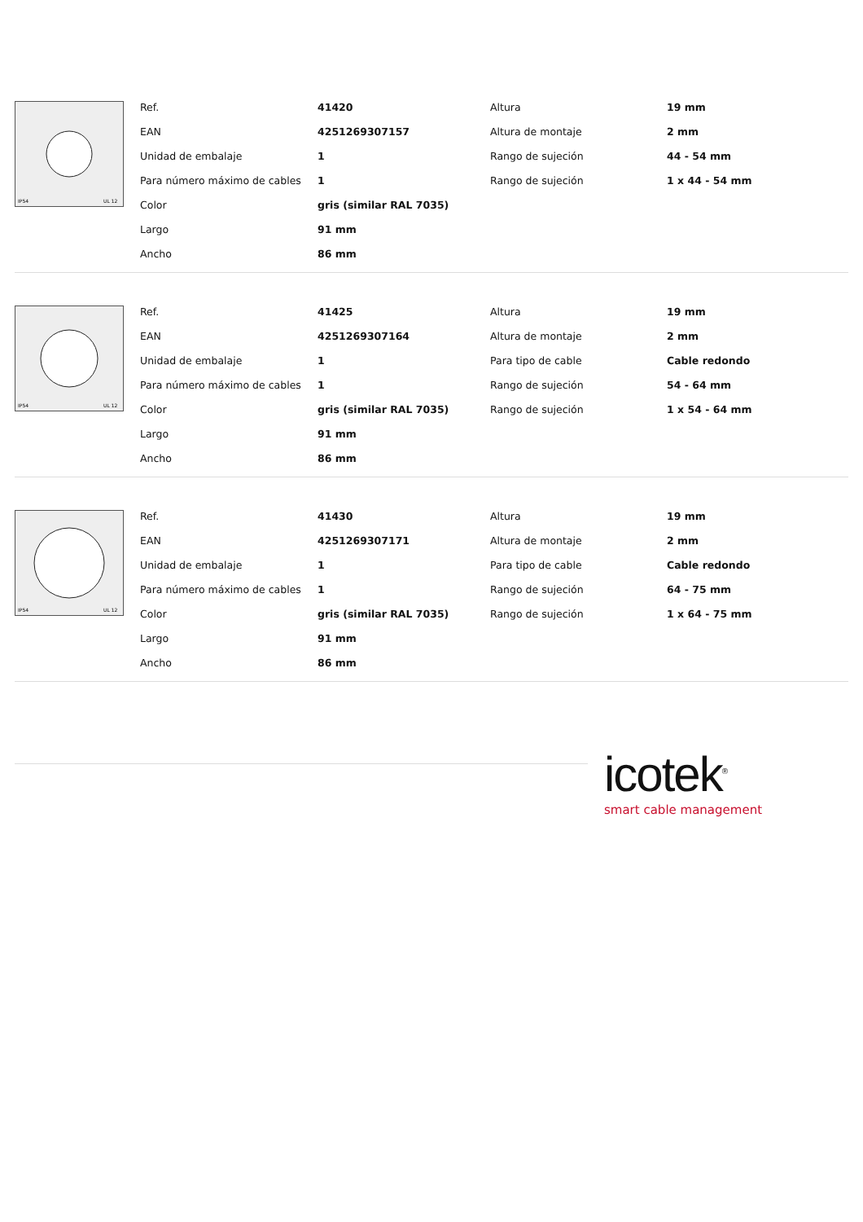IP54
UL 12
| Ref. | 41420 | Altura | 19 mm |
| EAN | 4251269307157 | Altura de montaje | 2 mm |
| Unidad de embalaje | 1 | Rango de sujeción | 44 - 54 mm |
| Para número máximo de cables | 1 | Rango de sujeción | 1 x 44 - 54 mm |
| Color | gris (similar RAL 7035) | | |
| Largo | 91 mm | | |
| Ancho | 86 mm | | |
IP54
UL 12
| Ref. | 41425 | Altura | 19 mm |
| EAN | 4251269307164 | Altura de montaje | 2 mm |
| Unidad de embalaje | 1 | Para tipo de cable | Cable redondo |
| Para número máximo de cables | 1 | Rango de sujeción | 54 - 64 mm |
| Color | gris (similar RAL 7035) | Rango de sujeción | 1 x 54 - 64 mm |
| Largo | 91 mm | | |
| Ancho | 86 mm | | |
IP54
UL 12
| Ref. | 41430 | Altura | 19 mm |
| EAN | 4251269307171 | Altura de montaje | 2 mm |
| Unidad de embalaje | 1 | Para tipo de cable | Cable redondo |
| Para número máximo de cables | 1 | Rango de sujeción | 64 - 75 mm |
| Color | gris (similar RAL 7035) | Rango de sujeción | 1 x 64 - 75 mm |
| Largo | 91 mm | | |
| Ancho | 86 mm | | |
icotek<sup>®</sup>
smart cable management